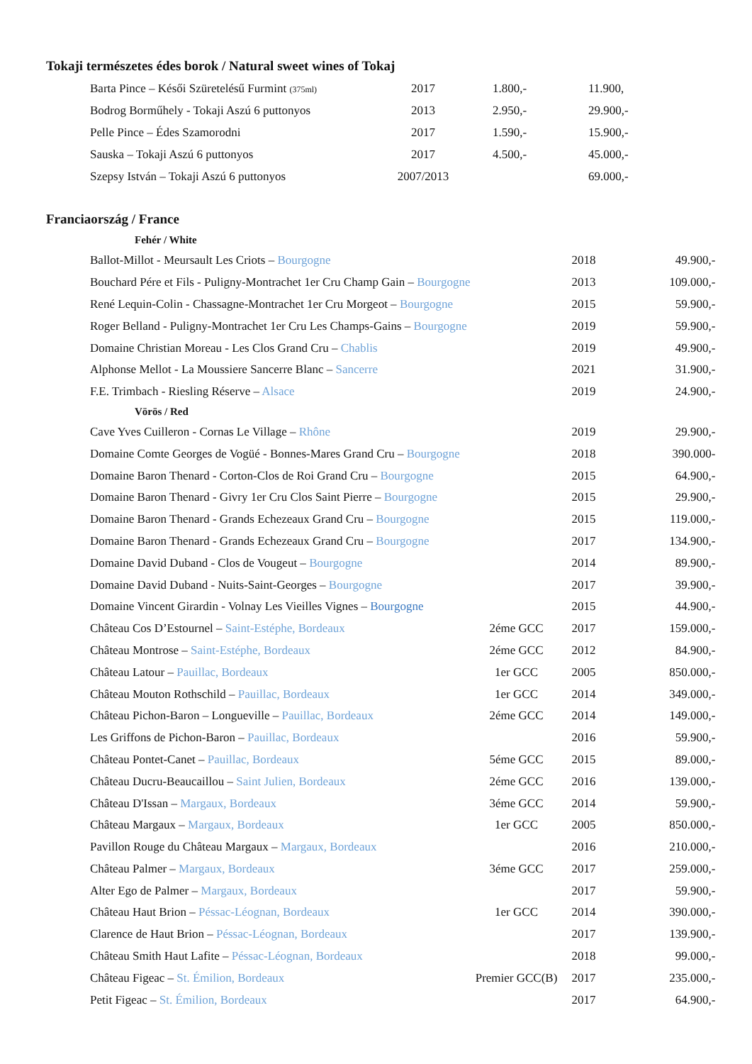Tokaji természetes édes borok / Natural sweet wines of Tokaj
| Barta Pince – Késői Szüretelésű Furmint (375ml) | 2017 | 1.800,- | 11.900, |
| Bodrog Borműhely - Tokaji Aszú 6 puttonyos | 2013 | 2.950,- | 29.900,- |
| Pelle Pince – Édes Szamorodni | 2017 | 1.590,- | 15.900,- |
| Sauska – Tokaji Aszú 6 puttonyos | 2017 | 4.500,- | 45.000,- |
| Szepsy István – Tokaji Aszú 6 puttonyos | 2007/2013 | | 69.000,- |
Franciaország / France
| Fehér / White | | | |
| Ballot-Millot - Meursault Les Criots – Bourgogne | | 2018 | 49.900,- |
| Bouchard Pére et Fils - Puligny-Montrachet 1er Cru Champ Gain – Bourgogne | | 2013 | 109.000,- |
| René Lequin-Colin - Chassagne-Montrachet 1er Cru Morgeot – Bourgogne | | 2015 | 59.900,- |
| Roger Belland - Puligny-Montrachet 1er Cru Les Champs-Gains – Bourgogne | | 2019 | 59.900,- |
| Domaine Christian Moreau - Les Clos Grand Cru – Chablis | | 2019 | 49.900,- |
| Alphonse Mellot - La Moussiere Sancerre Blanc – Sancerre | | 2021 | 31.900,- |
| F.E. Trimbach - Riesling Réserve – Alsace | | 2019 | 24.900,- |
| Vörös / Red | | | |
| Cave Yves Cuilleron - Cornas Le Village – Rhône | | 2019 | 29.900,- |
| Domaine Comte Georges de Vogüé - Bonnes-Mares Grand Cru – Bourgogne | | 2018 | 390.000- |
| Domaine Baron Thenard - Corton-Clos de Roi Grand Cru – Bourgogne | | 2015 | 64.900,- |
| Domaine Baron Thenard - Givry 1er Cru Clos Saint Pierre – Bourgogne | | 2015 | 29.900,- |
| Domaine Baron Thenard - Grands Echezeaux Grand Cru – Bourgogne | | 2015 | 119.000,- |
| Domaine Baron Thenard - Grands Echezeaux Grand Cru – Bourgogne | | 2017 | 134.900,- |
| Domaine David Duband - Clos de Vougeut – Bourgogne | | 2014 | 89.900,- |
| Domaine David Duband - Nuits-Saint-Georges – Bourgogne | | 2017 | 39.900,- |
| Domaine Vincent Girardin - Volnay Les Vieilles Vignes – Bourgogne | | 2015 | 44.900,- |
| Château Cos D’Estournel – Saint-Estéphe, Bordeaux | 2éme GCC | 2017 | 159.000,- |
| Château Montrose – Saint-Estéphe, Bordeaux | 2éme GCC | 2012 | 84.900,- |
| Château Latour – Pauillac, Bordeaux | 1er GCC | 2005 | 850.000,- |
| Château Mouton Rothschild – Pauillac, Bordeaux | 1er GCC | 2014 | 349.000,- |
| Château Pichon-Baron – Longueville – Pauillac, Bordeaux | 2éme GCC | 2014 | 149.000,- |
| Les Griffons de Pichon-Baron – Pauillac, Bordeaux | | 2016 | 59.900,- |
| Château Pontet-Canet – Pauillac, Bordeaux | 5éme GCC | 2015 | 89.000,- |
| Château Ducru-Beaucaillou – Saint Julien, Bordeaux | 2éme GCC | 2016 | 139.000,- |
| Château D'Issan – Margaux, Bordeaux | 3éme GCC | 2014 | 59.900,- |
| Château Margaux – Margaux, Bordeaux | 1er GCC | 2005 | 850.000,- |
| Pavillon Rouge du Château Margaux – Margaux, Bordeaux | | 2016 | 210.000,- |
| Château Palmer – Margaux, Bordeaux | 3éme GCC | 2017 | 259.000,- |
| Alter Ego de Palmer – Margaux, Bordeaux | | 2017 | 59.900,- |
| Château Haut Brion – Péssac-Léognan, Bordeaux | 1er GCC | 2014 | 390.000,- |
| Clarence de Haut Brion – Péssac-Léognan, Bordeaux | | 2017 | 139.900,- |
| Château Smith Haut Lafite – Péssac-Léognan, Bordeaux | | 2018 | 99.000,- |
| Château Figeac – St. Émilion, Bordeaux | Premier GCC(B) | 2017 | 235.000,- |
| Petit Figeac – St. Émilion, Bordeaux | | 2017 | 64.900,- |